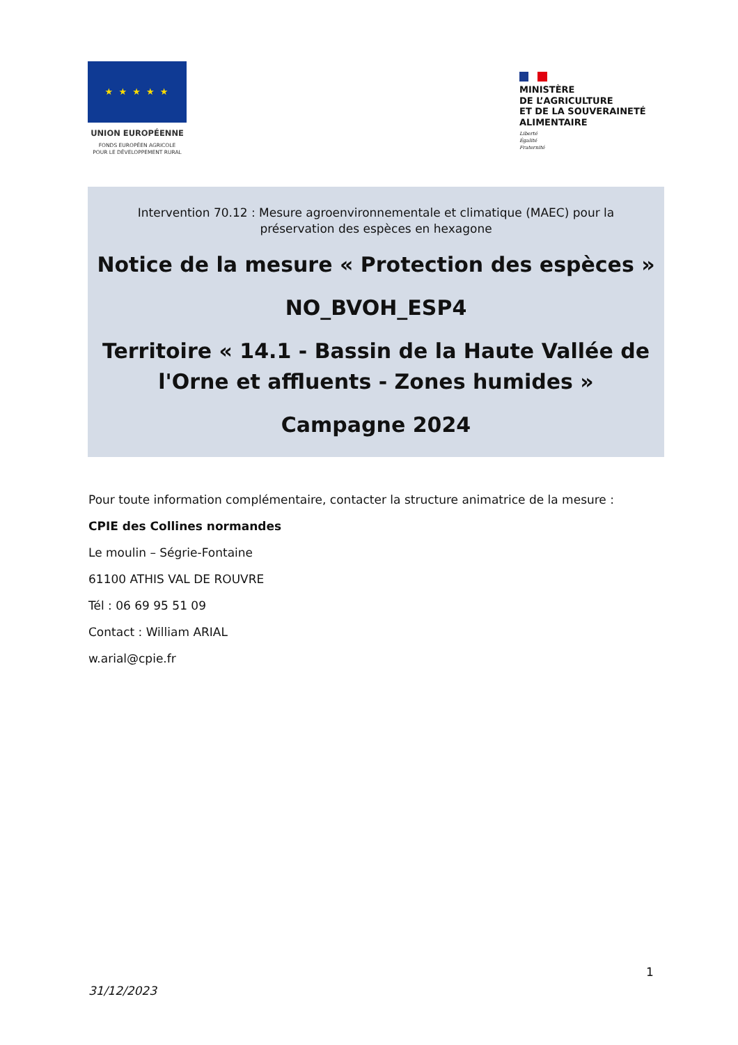★ ★ ★ ★ ★
UNION EUROPÉENNE
FONDS EUROPÉEN AGRICOLE
POUR LE DÉVELOPPEMENT RURAL
MINISTÈRE
DE L’AGRICULTURE
ET DE LA SOUVERAINETÉ
ALIMENTAIRE
Liberté
Égalité
Fraternité
Intervention 70.12 : Mesure agroenvironnementale et climatique (MAEC) pour la
préservation des espèces en hexagone
Notice de la mesure « Protection des espèces »
NO_BVOH_ESP4
Territoire « 14.1 - Bassin de la Haute Vallée de
l'Orne et affluents - Zones humides »
Campagne 2024
Pour toute information complémentaire, contacter la structure animatrice de la mesure :
CPIE des Collines normandes
Le moulin – Ségrie-Fontaine
61100 ATHIS VAL DE ROUVRE
Tél : 06 69 95 51 09
Contact : William ARIAL
w.arial@cpie.fr
1
31/12/2023